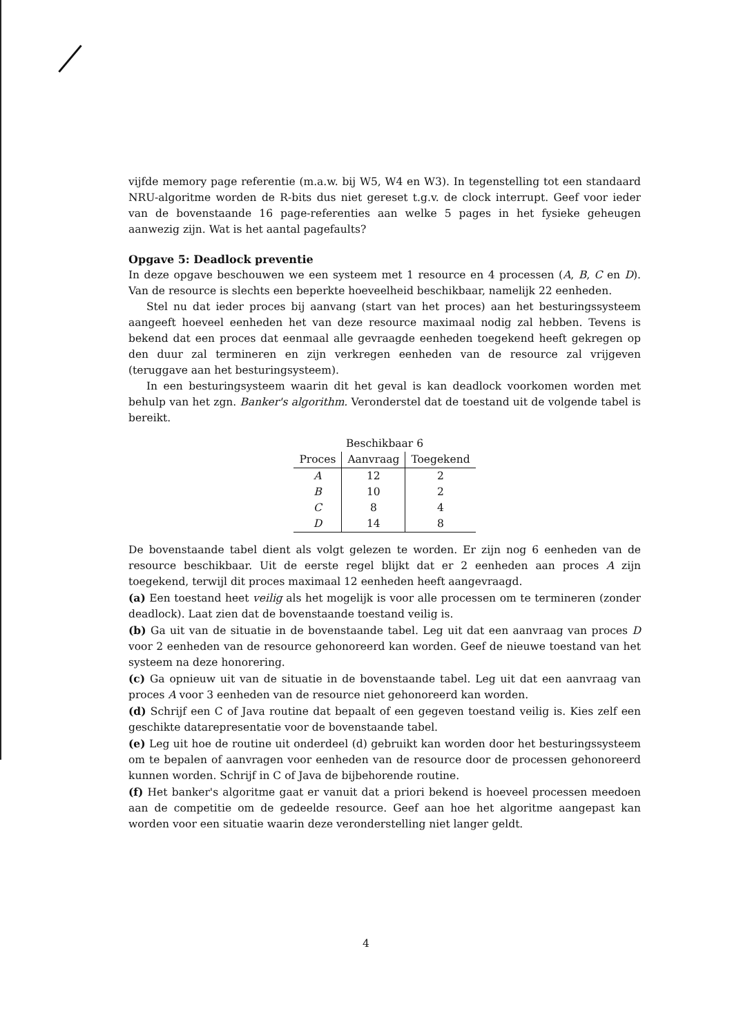vijfde memory page referentie (m.a.w. bij W5, W4 en W3). In tegenstelling tot een standaard NRU-algoritme worden de R-bits dus niet gereset t.g.v. de clock interrupt. Geef voor ieder van de bovenstaande 16 page-referenties aan welke 5 pages in het fysieke geheugen aanwezig zijn. Wat is het aantal pagefaults?
Opgave 5: Deadlock preventie
In deze opgave beschouwen we een systeem met 1 resource en 4 processen (A, B, C en D). Van de resource is slechts een beperkte hoeveelheid beschikbaar, namelijk 22 eenheden.
Stel nu dat ieder proces bij aanvang (start van het proces) aan het besturingssysteem aangeeft hoeveel eenheden het van deze resource maximaal nodig zal hebben. Tevens is bekend dat een proces dat eenmaal alle gevraagde eenheden toegekend heeft gekregen op den duur zal termineren en zijn verkregen eenheden van de resource zal vrijgeven (teruggave aan het besturingsysteem).
In een besturingsysteem waarin dit het geval is kan deadlock voorkomen worden met behulp van het zgn. Banker's algorithm. Veronderstel dat de toestand uit de volgende tabel is bereikt.
| Beschikbaar 6 | | |
| Proces | Aanvraag | Toegekend |
| A | 12 | 2 |
| B | 10 | 2 |
| C | 8 | 4 |
| D | 14 | 8 |
De bovenstaande tabel dient als volgt gelezen te worden. Er zijn nog 6 eenheden van de resource beschikbaar. Uit de eerste regel blijkt dat er 2 eenheden aan proces A zijn toegekend, terwijl dit proces maximaal 12 eenheden heeft aangevraagd.
(a) Een toestand heet veilig als het mogelijk is voor alle processen om te termineren (zonder deadlock). Laat zien dat de bovenstaande toestand veilig is.
(b) Ga uit van de situatie in de bovenstaande tabel. Leg uit dat een aanvraag van proces D voor 2 eenheden van de resource gehonoreerd kan worden. Geef de nieuwe toestand van het systeem na deze honorering.
(c) Ga opnieuw uit van de situatie in de bovenstaande tabel. Leg uit dat een aanvraag van proces A voor 3 eenheden van de resource niet gehonoreerd kan worden.
(d) Schrijf een C of Java routine dat bepaalt of een gegeven toestand veilig is. Kies zelf een geschikte datarepresentatie voor de bovenstaande tabel.
(e) Leg uit hoe de routine uit onderdeel (d) gebruikt kan worden door het besturingssysteem om te bepalen of aanvragen voor eenheden van de resource door de processen gehonoreerd kunnen worden. Schrijf in C of Java de bijbehorende routine.
(f) Het banker's algoritme gaat er vanuit dat a priori bekend is hoeveel processen meedoen aan de competitie om de gedeelde resource. Geef aan hoe het algoritme aangepast kan worden voor een situatie waarin deze veronderstelling niet langer geldt.
4